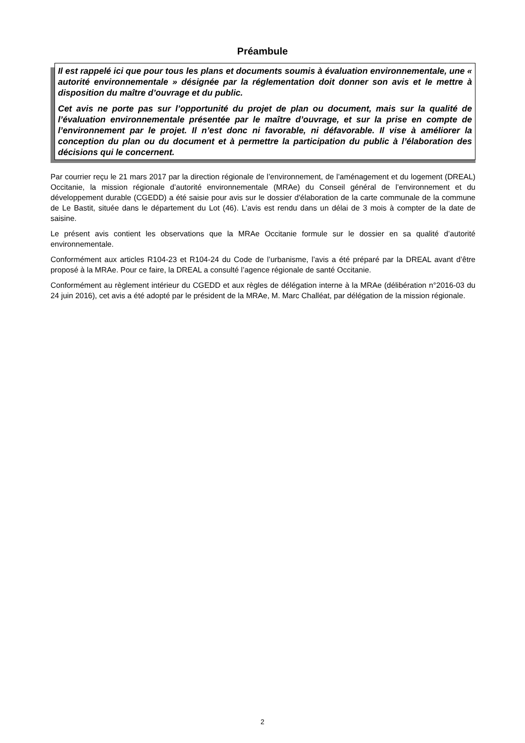Préambule
Il est rappelé ici que pour tous les plans et documents soumis à évaluation environnementale, une « autorité environnementale » désignée par la réglementation doit donner son avis et le mettre à disposition du maître d’ouvrage et du public.
Cet avis ne porte pas sur l’opportunité du projet de plan ou document, mais sur la qualité de l’évaluation environnementale présentée par le maître d’ouvrage, et sur la prise en compte de l’environnement par le projet. Il n’est donc ni favorable, ni défavorable. Il vise à améliorer la conception du plan ou du document et à permettre la participation du public à l’élaboration des décisions qui le concernent.
Par courrier reçu le 21 mars 2017 par la direction régionale de l’environnement, de l’aménagement et du logement (DREAL) Occitanie, la mission régionale d’autorité environnementale (MRAe) du Conseil général de l’environnement et du développement durable (CGEDD) a été saisie pour avis sur le dossier d'élaboration de la carte communale de la commune de Le Bastit, située dans le département du Lot (46). L’avis est rendu dans un délai de 3 mois à compter de la date de saisine.
Le présent avis contient les observations que la MRAe Occitanie formule sur le dossier en sa qualité d’autorité environnementale.
Conformément aux articles R104-23 et R104-24 du Code de l’urbanisme, l’avis a été préparé par la DREAL avant d’être proposé à la MRAe. Pour ce faire, la DREAL a consulté l’agence régionale de santé Occitanie.
Conformément au règlement intérieur du CGEDD et aux règles de délégation interne à la MRAe (délibération n°2016-03 du 24 juin 2016), cet avis a été adopté par le président de la MRAe, M. Marc Challéat, par délégation de la mission régionale.
2